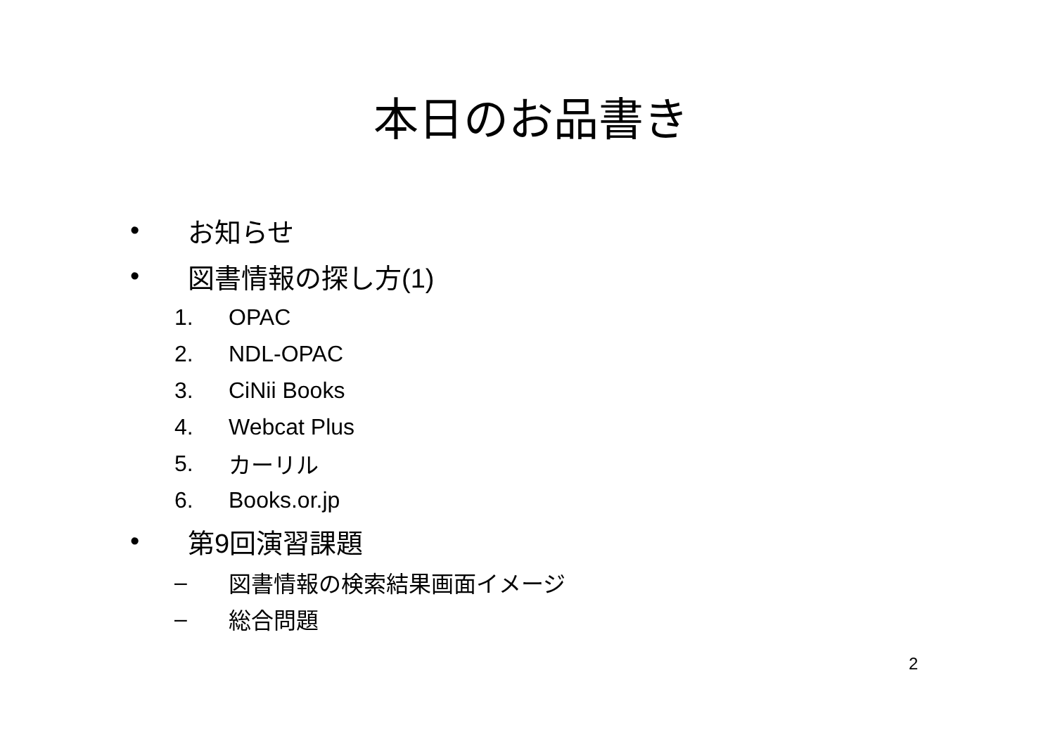本日のお品書き
• お知らせ
• 図書情報の探し方(1)
1. OPAC
2. NDL-OPAC
3. CiNii Books
4. Webcat Plus
5. カーリル
6. Books.or.jp
• 第9回演習課題
– 図書情報の検索結果画面イメージ
– 総合問題
2